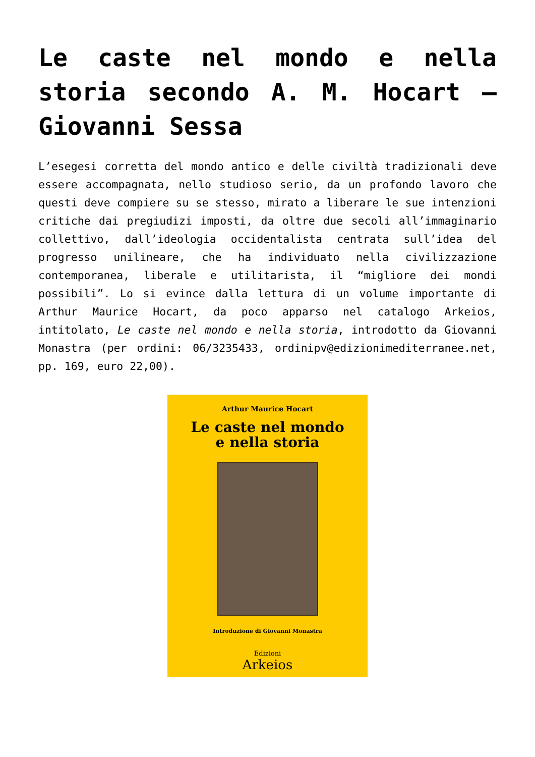Le caste nel mondo e nella storia secondo A. M. Hocart – Giovanni Sessa
L’esegesi corretta del mondo antico e delle civiltà tradizionali deve essere accompagnata, nello studioso serio, da un profondo lavoro che questi deve compiere su se stesso, mirato a liberare le sue intenzioni critiche dai pregiudizi imposti, da oltre due secoli all’immaginario collettivo, dall’ideologia occidentalista centrata sull’idea del progresso unilineare, che ha individuato nella civilizzazione contemporanea, liberale e utilitarista, il “migliore dei mondi possibili”. Lo si evince dalla lettura di un volume importante di Arthur Maurice Hocart, da poco apparso nel catalogo Arkeios, intitolato, Le caste nel mondo e nella storia, introdotto da Giovanni Monastra (per ordini: 06/3235433, ordinipv@edizionimediterranee.net, pp. 169, euro 22,00).
Arthur Maurice Hocart
Le caste nel mondo
e nella storia
Introduzione di Giovanni Monastra
Edizioni
Arkeios